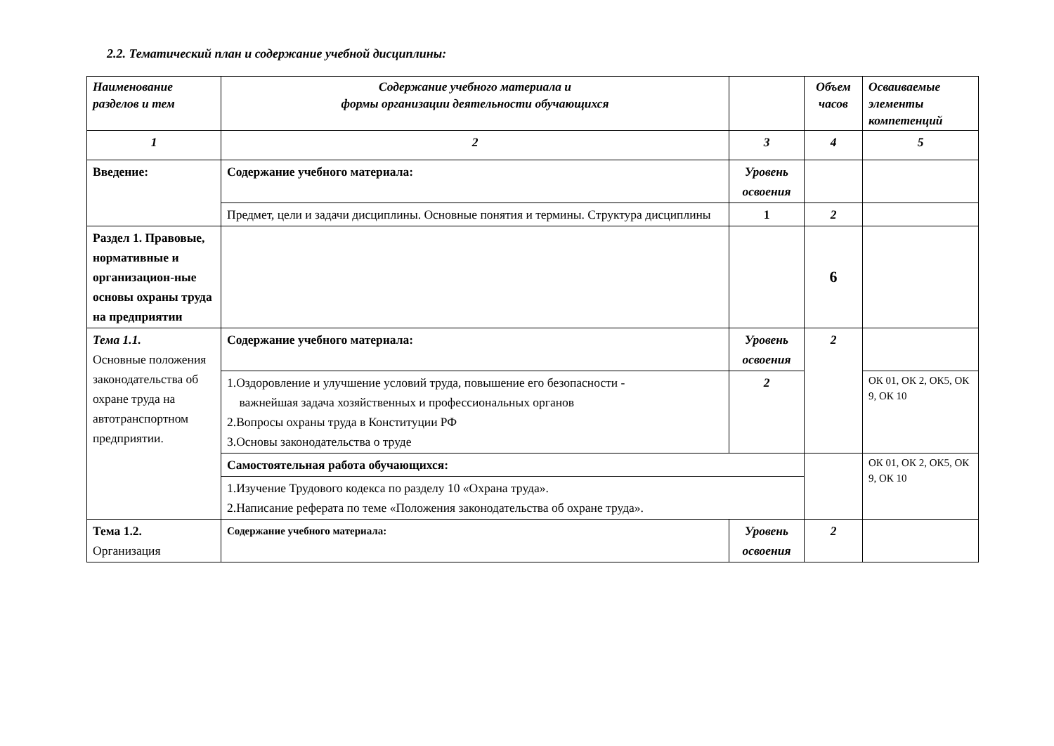2.2. Тематический план и содержание учебной дисциплины:
| Наименование разделов и тем | Содержание учебного материала и формы организации деятельности обучающихся | | Объем часов | Осваиваемые элементы компетенций |
| --- | --- | --- | --- | --- |
| 1 | 2 | 3 | 4 | 5 |
| Введение: | Содержание учебного материала: | Уровень освоения | | |
| | Предмет, цели и задачи дисциплины. Основные понятия и термины. Структура дисциплины | 1 | 2 | |
| Раздел 1. Правовые, нормативные и организацион-ные основы охраны труда на предприятии | | | 6 | |
| Тема 1.1. Основные положения законодательства об охране труда на автотранспортном предприятии. | Содержание учебного материала: | Уровень освоения | 2 | |
| | 1.Оздоровление и улучшение условий труда, повышение его безопасности - важнейшая задача хозяйственных и профессиональных органов 2.Вопросы охраны труда в Конституции РФ 3.Основы законодательства о труде | 2 | | ОК 01, ОК 2, ОК5, ОК 9, ОК 10 |
| | Самостоятельная работа обучающихся: | | | ОК 01, ОК 2, ОК5, ОК 9, ОК 10 |
| | 1.Изучение Трудового кодекса по разделу 10 «Охрана труда». 2.Написание реферата по теме «Положения законодательства об охране труда». | | | |
| Тема 1.2. Организация | Содержание учебного материала: | Уровень освоения | 2 | |